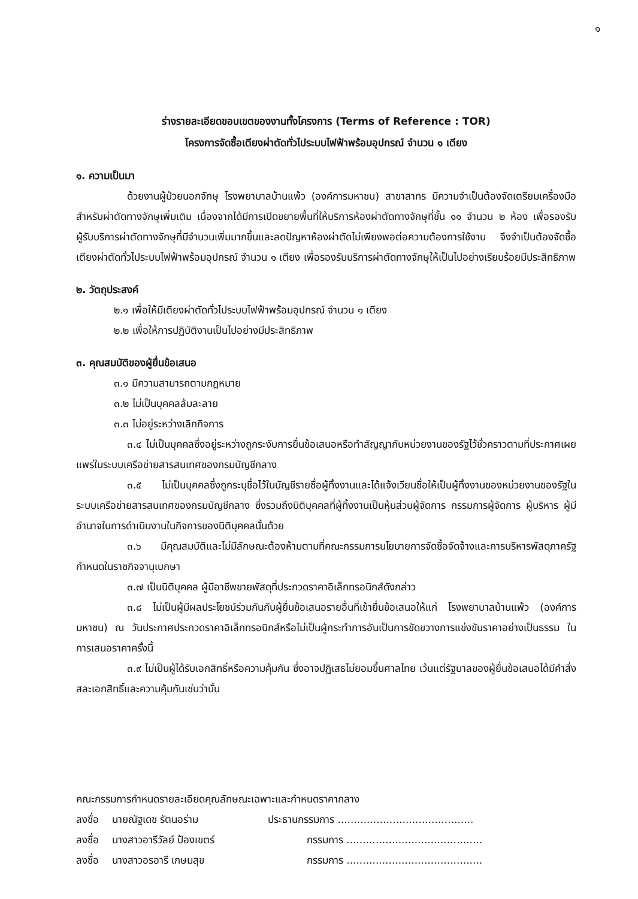๑
ร่างรายละเอียดขอบเขตของงานทั้งโครงการ (Terms of Reference : TOR)
โครงการจัดซื้อเตียงผ่าตัดทั่วไประบบไฟฟ้าพร้อมอุปกรณ์ จำนวน ๑ เตียง
๑. ความเป็นมา
ด้วยงานผู้ป่วยนอกจักษุ โรงพยาบาลบ้านแพ้ว (องค์การมหาชน) สาขาสาทร มีความจำเป็นต้องจัดเตรียมเครื่องมือสำหรับผ่าตัดทางจักษุเพิ่มเติม เนื่องจากได้มีการเปิดขยายพื้นที่ให้บริการห้องผ่าตัดทางจักษุที่ชั้น ๑๑ จำนวน ๒ ห้อง เพื่อรองรับผู้รับบริการผ่าตัดทางจักษุที่มีจำนวนเพิ่มมากขึ้นและลดปัญหาห้องผ่าตัดไม่เพียงพอต่อความต้องการใช้งาน จึงจำเป็นต้องจัดซื้อเตียงผ่าตัดทั่วไประบบไฟฟ้าพร้อมอุปกรณ์ จำนวน ๑ เตียง เพื่อรองรับบริการผ่าตัดทางจักษุให้เป็นไปอย่างเรียบร้อยมีประสิทธิภาพ
๒. วัตถุประสงค์
๒.๑ เพื่อให้มีเตียงผ่าตัดทั่วไประบบไฟฟ้าพร้อมอุปกรณ์ จำนวน ๑ เตียง
๒.๒ เพื่อให้การปฏิบัติงานเป็นไปอย่างมีประสิทธิภาพ
๓. คุณสมบัติของผู้ยื่นข้อเสนอ
๓.๑ มีความสามารถตามกฎหมาย
๓.๒ ไม่เป็นบุคคลล้มละลาย
๓.๓ ไม่อยู่ระหว่างเลิกกิจการ
๓.๔ ไม่เป็นบุคคลซึ่งอยู่ระหว่างถูกระงับการยื่นข้อเสนอหรือทำสัญญากับหน่วยงานของรัฐไว้ชั่วคราวตามที่ประกาศเผยแพร่ในระบบเครือข่ายสารสนเทศของกรมบัญชีกลาง
๓.๕ ไม่เป็นบุคคลซึ่งถูกระบุชื่อไว้ในบัญชีรายชื่อผู้ทิ้งงานและได้แจ้งเวียนชื่อให้เป็นผู้ทิ้งงานของหน่วยงานของรัฐในระบบเครือข่ายสารสนเทศของกรมบัญชีกลาง ซึ่งรวมถึงนิติบุคคลที่ผู้ทิ้งงานเป็นหุ้นส่วนผู้จัดการ กรรมการผู้จัดการ ผู้บริหาร ผู้มีอำนาจในการดำเนินงานในกิจการของนิติบุคคลนั้นด้วย
๓.๖ มีคุณสมบัติและไม่มีลักษณะต้องห้ามตามที่คณะกรรมการนโยบายการจัดซื้อจัดจ้างและการบริหารพัสดุภาครัฐกำหนดในราชกิจจานุเบกษา
๓.๗ เป็นนิติบุคคล ผู้มีอาชีพขายพัสดุที่ประกวดราคาอิเล็กทรอนิกส์ดังกล่าว
๓.๘ ไม่เป็นผู้มีผลประโยชน์ร่วมกันกับผู้ยื่นข้อเสนอรายอื่นที่เข้ายื่นข้อเสนอให้แก่ โรงพยาบาลบ้านแพ้ว (องค์การมหาชน) ณ วันประกาศประกวดราคาอิเล็กทรอนิกส์หรือไม่เป็นผู้กระทำการอันเป็นการขัดขวางการแข่งขันราคาอย่างเป็นธรรม ในการเสนอราคาครั้งนี้
๓.๙ ไม่เป็นผู้ได้รับเอกสิทธิ์หรือความคุ้มกัน ซึ่งอาจปฏิเสธไม่ยอมขึ้นศาลไทย เว้นแต่รัฐบาลของผู้ยื่นข้อเสนอได้มีคำสั่งสละเอกสิทธิ์และความคุ้มกันเช่นว่านั้น
คณะกรรมการกำหนดรายละเอียดคุณลักษณะเฉพาะและกำหนดราคากลาง
ลงชื่อ นายณัฐเดช รัตนอร่าม ประธานกรรมการ ..........................................
ลงชื่อ นางสาวอารีวัลย์ ป้องเขตร์ กรรมการ ..........................................
ลงชื่อ นางสาวอรอารี เกษมสุข กรรมการ ..........................................